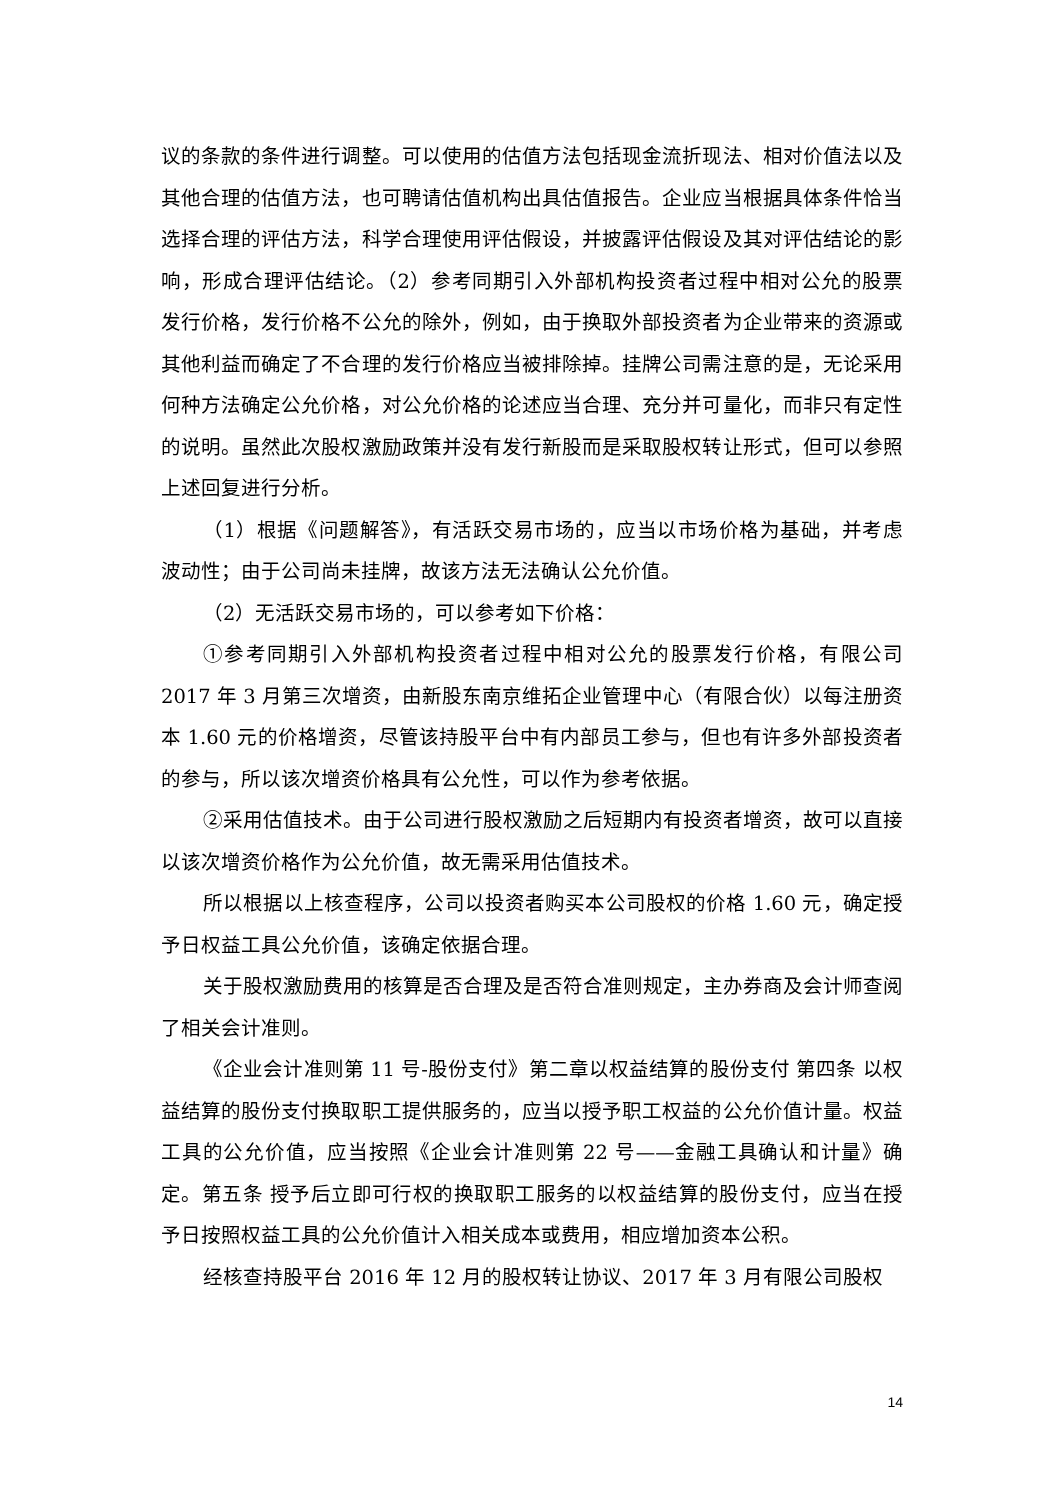议的条款的条件进行调整。可以使用的估值方法包括现金流折现法、相对价值法以及其他合理的估值方法，也可聘请估值机构出具估值报告。企业应当根据具体条件恰当选择合理的评估方法，科学合理使用评估假设，并披露评估假设及其对评估结论的影响，形成合理评估结论。（2）参考同期引入外部机构投资者过程中相对公允的股票发行价格，发行价格不公允的除外，例如，由于换取外部投资者为企业带来的资源或其他利益而确定了不合理的发行价格应当被排除掉。挂牌公司需注意的是，无论采用何种方法确定公允价格，对公允价格的论述应当合理、充分并可量化，而非只有定性的说明。虽然此次股权激励政策并没有发行新股而是采取股权转让形式，但可以参照上述回复进行分析。
（1）根据《问题解答》，有活跃交易市场的，应当以市场价格为基础，并考虑波动性；由于公司尚未挂牌，故该方法无法确认公允价值。
（2）无活跃交易市场的，可以参考如下价格：
①参考同期引入外部机构投资者过程中相对公允的股票发行价格，有限公司 2017 年 3 月第三次增资，由新股东南京维拓企业管理中心（有限合伙）以每注册资本 1.60 元的价格增资，尽管该持股平台中有内部员工参与，但也有许多外部投资者的参与，所以该次增资价格具有公允性，可以作为参考依据。
②采用估值技术。由于公司进行股权激励之后短期内有投资者增资，故可以直接以该次增资价格作为公允价值，故无需采用估值技术。
所以根据以上核查程序，公司以投资者购买本公司股权的价格 1.60 元，确定授予日权益工具公允价值，该确定依据合理。
关于股权激励费用的核算是否合理及是否符合准则规定，主办券商及会计师查阅了相关会计准则。
《企业会计准则第 11 号-股份支付》第二章以权益结算的股份支付 第四条 以权益结算的股份支付换取职工提供服务的，应当以授予职工权益的公允价值计量。权益工具的公允价值，应当按照《企业会计准则第 22 号——金融工具确认和计量》确定。第五条 授予后立即可行权的换取职工服务的以权益结算的股份支付，应当在授予日按照权益工具的公允价值计入相关成本或费用，相应增加资本公积。
经核查持股平台 2016 年 12 月的股权转让协议、2017 年 3 月有限公司股权
14